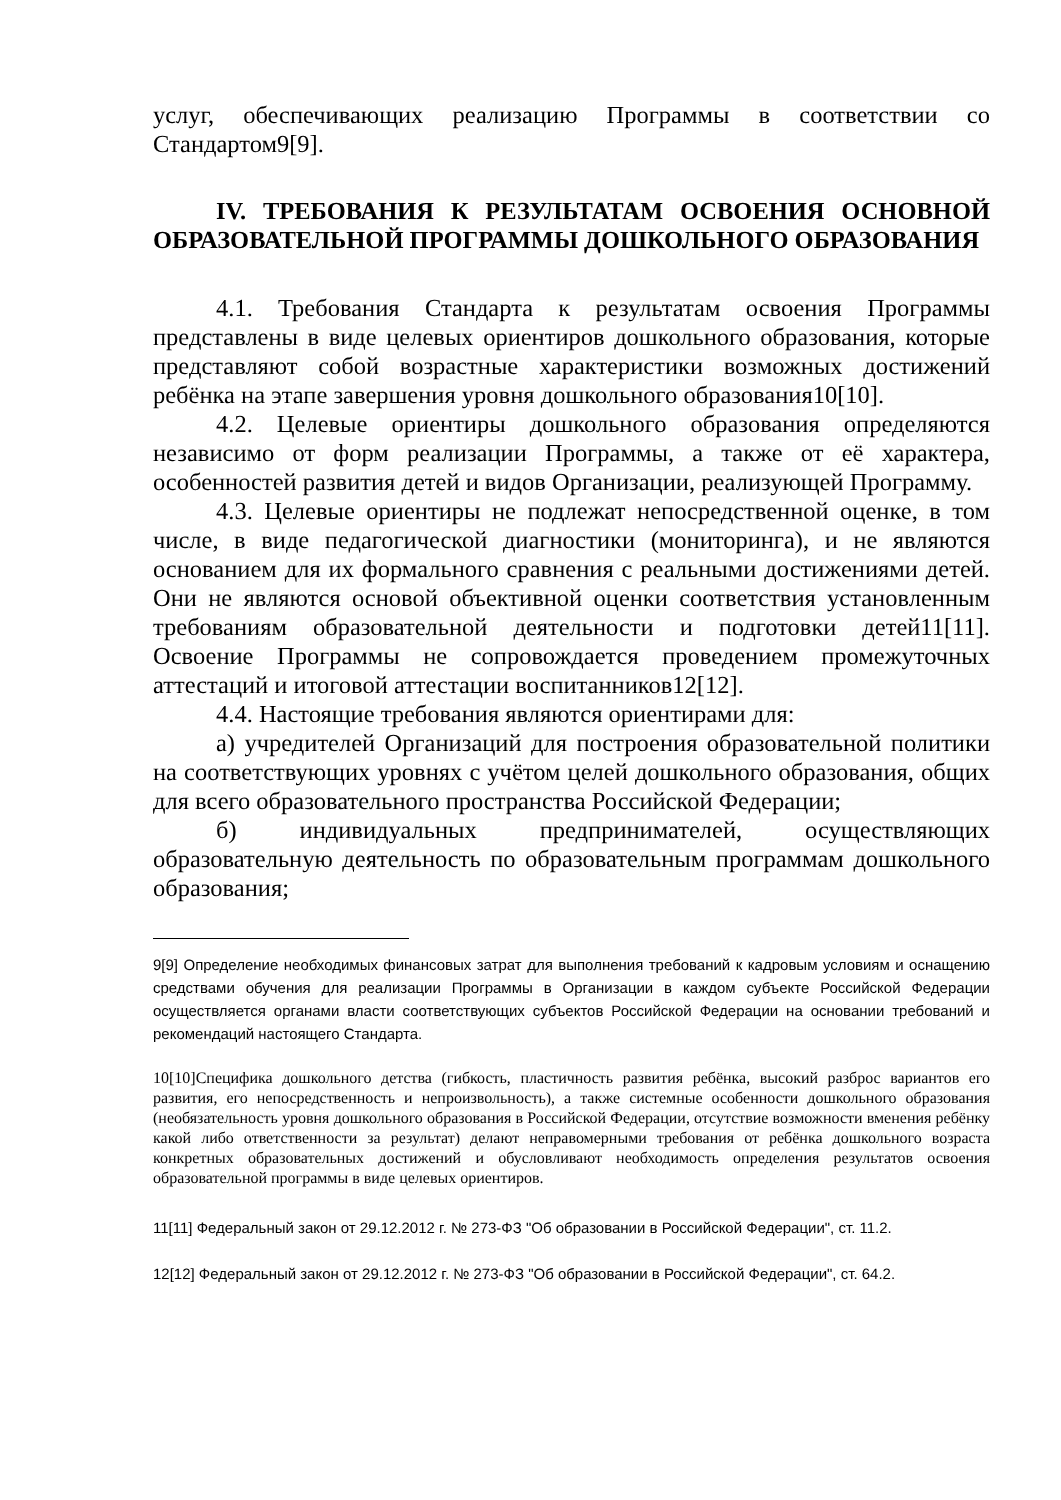услуг, обеспечивающих реализацию Программы в соответствии со Стандартом9[9].
IV. ТРЕБОВАНИЯ К РЕЗУЛЬТАТАМ ОСВОЕНИЯ ОСНОВНОЙ ОБРАЗОВАТЕЛЬНОЙ ПРОГРАММЫ ДОШКОЛЬНОГО ОБРАЗОВАНИЯ
4.1. Требования Стандарта к результатам освоения Программы представлены в виде целевых ориентиров дошкольного образования, которые представляют собой возрастные характеристики возможных достижений ребёнка на этапе завершения уровня дошкольного образования10[10].
4.2. Целевые ориентиры дошкольного образования определяются независимо от форм реализации Программы, а также от её характера, особенностей развития детей и видов Организации, реализующей Программу.
4.3. Целевые ориентиры не подлежат непосредственной оценке, в том числе, в виде педагогической диагностики (мониторинга), и не являются основанием для их формального сравнения с реальными достижениями детей. Они не являются основой объективной оценки соответствия установленным требованиям образовательной деятельности и подготовки детей11[11]. Освоение Программы не сопровождается проведением промежуточных аттестаций и итоговой аттестации воспитанников12[12].
4.4. Настоящие требования являются ориентирами для:
а) учредителей Организаций для построения образовательной политики на соответствующих уровнях с учётом целей дошкольного образования, общих для всего образовательного пространства Российской Федерации;
б) индивидуальных предпринимателей, осуществляющих образовательную деятельность по образовательным программам дошкольного образования;
9[9] Определение необходимых финансовых затрат для выполнения требований к кадровым условиям и оснащению средствами обучения для реализации Программы в Организации в каждом субъекте Российской Федерации осуществляется органами власти соответствующих субъектов Российской Федерации на основании требований и рекомендаций настоящего Стандарта.
10[10]Специфика дошкольного детства (гибкость, пластичность развития ребёнка, высокий разброс вариантов его развития, его непосредственность и непроизвольность), а также системные особенности дошкольного образования (необязательность уровня дошкольного образования в Российской Федерации, отсутствие возможности вменения ребёнку какой либо ответственности за результат) делают неправомерными требования от ребёнка дошкольного возраста конкретных образовательных достижений и обусловливают необходимость определения результатов освоения образовательной программы в виде целевых ориентиров.
11[11] Федеральный закон от 29.12.2012 г. № 273-ФЗ "Об образовании в Российской Федерации", ст. 11.2.
12[12] Федеральный закон от 29.12.2012 г. № 273-ФЗ "Об образовании в Российской Федерации", ст. 64.2.